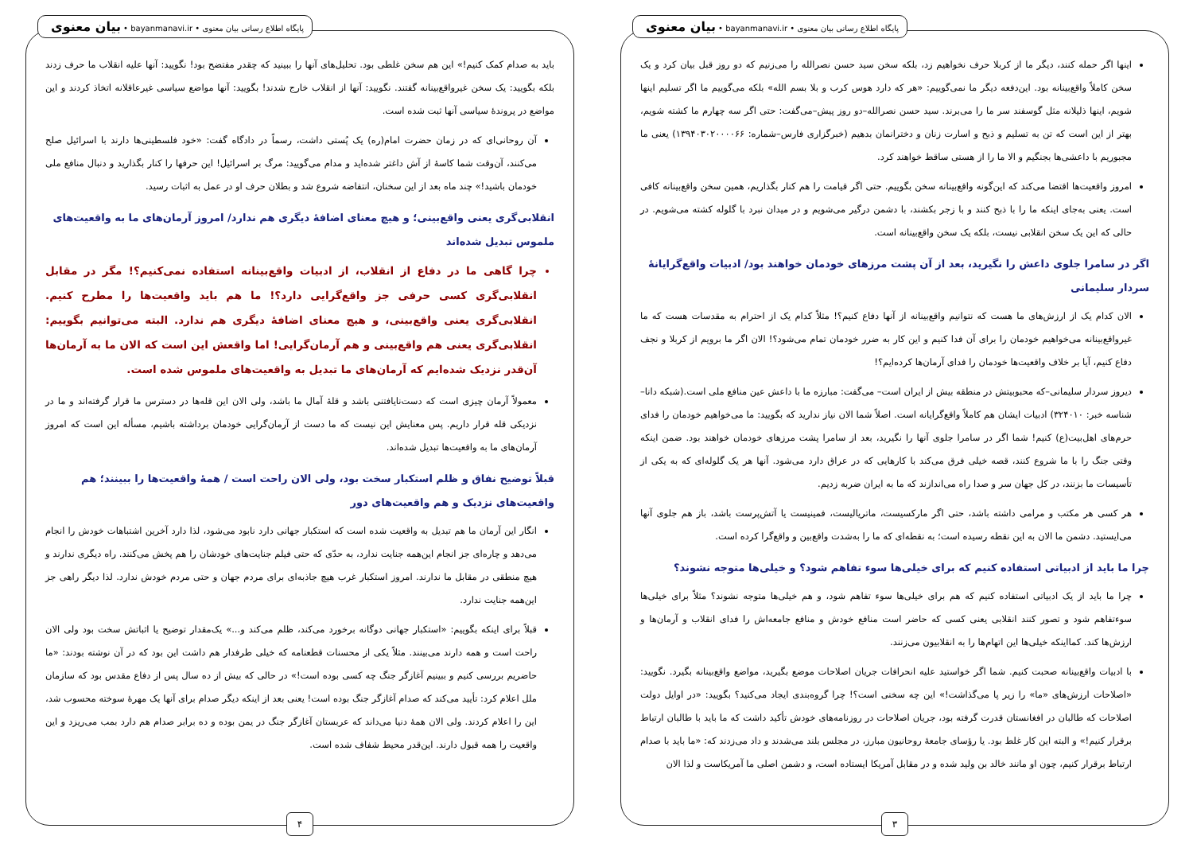پایگاه اطلاع رسانی بیان معنوی • bayanmanavi.ir • بیان معنوی
اینها اگر حمله کنند، دیگر ما از کربلا حرف نخواهیم زد، بلکه سخن سید حسن نصرالله را می‌زنیم که دو روز قبل بیان کرد و یک سخن کاملاً واقع‌بینانه بود. این‌دفعه دیگر ما نمی‌گوییم: «هر که دارد هوس کرب و بلا بسم الله» بلکه می‌گوییم ما اگر تسلیم اینها شویم، اینها ذلیلانه مثل گوسفند سر ما را می‌برند. سید حسن نصرالله–دو روز پیش–می‌گفت: حتی اگر سه چهارم ما کشته شویم، بهتر از این است که تن به تسلیم و ذبح و اسارت زنان و دخترانمان بدهیم (خبرگزاری فارس–شماره: ۱۳۹۴۰۳۰۲۰۰۰۰۶۶) یعنی ما مجبوریم با داعشی‌ها بجنگیم و الا ما را از هستی ساقط خواهند کرد.
امروز واقعیت‌ها اقتضا می‌کند که این‌گونه واقع‌بینانه سخن بگوییم. حتی اگر قیامت را هم کنار بگذاریم، همین سخن واقع‌بینانه کافی است. یعنی به‌جای اینکه ما را با ذبح کنند و با زجر بکشند، با دشمن درگیر می‌شویم و در میدان نبرد با گلوله کشته می‌شویم. در حالی که این یک سخن انقلابی نیست، بلکه یک سخن واقع‌بینانه است.
اگر در سامرا جلوی داعش را نگیرید، بعد از آن پشت مرزهای خودمان خواهند بود/ ادبیات واقع‌گرایانهٔ سردار سلیمانی
الان کدام یک از ارزش‌های ما هست که نتوانیم واقع‌بینانه از آنها دفاع کنیم؟! مثلاً کدام یک از احترام به مقدسات هست که ما غیرواقع‌بینانه می‌خواهیم خودمان را برای آن فدا کنیم و این کار به ضرر خودمان تمام می‌شود؟! الان اگر ما برویم از کربلا و نجف دفاع کنیم، آیا بر خلاف واقعیت‌ها خودمان را فدای آرمان‌ها کرده‌ایم؟!
دیروز سردار سلیمانی–که محبوبیتش در منطقه بیش از ایران است– می‌گفت: مبارزه ما با داعش عین منافع ملی است.(شبکه دانا–شناسه خبر: ۳۲۴۰۱۰) ادبیات ایشان هم کاملاً واقع‌گرایانه است. اصلاً شما الان نیاز ندارید که بگویید: ما می‌خواهیم خودمان را فدای حرم‌های اهل‌بیت(ع) کنیم! شما اگر در سامرا جلوی آنها را نگیرید، بعد از سامرا پشت مرزهای خودمان خواهند بود. ضمن اینکه وقتی جنگ را با ما شروع کنند، قصه خیلی فرق می‌کند با کارهایی که در عراق دارد می‌شود. آنها هر یک گلوله‌ای که به یکی از تأسیسات ما بزنند، در کل جهان سر و صدا راه می‌اندازند که ما به ایران ضربه زدیم.
هر کسی هر مکتب و مرامی داشته باشد، حتی اگر مارکسیست، ماتریالیست، فمینیست یا آتش‌پرست باشد، باز هم جلوی آنها می‌ایستید. دشمن ما الان به این نقطه رسیده است؛ به نقطه‌ای که ما را به‌شدت واقع‌بین و واقع‌گرا کرده است.
چرا ما باید از ادبیاتی استفاده کنیم که برای خیلی‌ها سوء تفاهم شود؟ و خیلی‌ها متوجه نشوند؟
چرا ما باید از یک ادبیاتی استفاده کنیم که هم برای خیلی‌ها سوء تفاهم شود، و هم خیلی‌ها متوجه نشوند؟ مثلاً برای خیلی‌ها سوءتفاهم شود و تصور کنند انقلابی یعنی کسی که حاضر است منافع خودش و منافع جامعه‌اش را فدای انقلاب و آرمان‌ها و ارزش‌ها کند. کمااینکه خیلی‌ها این اتهام‌ها را به انقلابیون می‌زنند.
با ادبیات واقع‌بینانه صحبت کنیم. شما اگر خواستید علیه انحرافات جریان اصلاحات موضع بگیرید، مواضع واقع‌بینانه بگیرد. نگویید: «اصلاحات ارزش‌های «ما» را زیر پا می‌گذاشت!» این چه سخنی است؟! چرا گروه‌بندی ایجاد می‌کنید؟ بگویید: «در اوایل دولت اصلاحات که طالبان در افغانستان قدرت گرفته بود، جریان اصلاحات در روزنامه‌های خودش تأکید داشت که ما باید با طالبان ارتباط برقرار کنیم!» و البته این کار غلط بود. یا رؤسای جامعهٔ روحانیون مبارز، در مجلس بلند می‌شدند و داد می‌زدند که: «ما باید با صدام ارتباط برقرار کنیم، چون او مانند خالد بن ولید شده و در مقابل آمریکا ایستاده است، و دشمن اصلی ما آمریکاست و لذا الان
۳
پایگاه اطلاع رسانی بیان معنوی • bayanmanavi.ir • بیان معنوی
باید به صدام کمک کنیم!» این هم سخن غلطی بود. تحلیل‌های آنها را ببینید که چقدر مفتضح بود! نگویید: آنها علیه انقلاب ما حرف زدند بلکه بگویید: یک سخن غیرواقع‌بینانه گفتند. نگویید: آنها از انقلاب خارج شدند! بگویید: آنها مواضع سیاسی غیرعاقلانه اتخاذ کردند و این مواضع در پروندهٔ سیاسی آنها ثبت شده است.
آن روحانی‌ای که در زمان حضرت امام(ره) یک پُستی داشت، رسماً در دادگاه گفت: «خود فلسطینی‌ها دارند با اسرائیل صلح می‌کنند، آن‌وقت شما کاسهٔ از آش داغتر شده‌اید و مدام می‌گویید: مرگ بر اسرائیل! این حرفها را کنار بگذارید و دنبال منافع ملی خودمان باشید!» چند ماه بعد از این سخنان، انتفاضه شروع شد و بطلان حرف او در عمل به اثبات رسید.
انقلابی‌گری یعنی واقع‌بینی؛ و هیچ معنای اضافهٔ دیگری هم ندارد/ امروز آرمان‌های ما به واقعیت‌های ملموس تبدیل شده‌اند
چرا گاهی ما در دفاع از انقلاب، از ادبیات واقع‌بینانه استفاده نمی‌کنیم؟! مگر در مقابل انقلابی‌گری کسی حرفی جز واقع‌گرایی دارد؟! ما هم باید واقعیت‌ها را مطرح کنیم. انقلابی‌گری یعنی واقع‌بینی، و هیچ معنای اضافهٔ دیگری هم ندارد. البته می‌توانیم بگوییم: انقلابی‌گری یعنی هم واقع‌بینی و هم آرمان‌گرایی! اما واقعش این است که الان ما به آرمان‌ها آن‌قدر نزدیک شده‌ایم که آرمان‌های ما تبدیل به واقعیت‌های ملموس شده است.
معمولاً آرمان چیزی است که دست‌نایافتنی باشد و قلهٔ آمال ما باشد، ولی الان این قله‌ها در دسترس ما قرار گرفته‌اند و ما در نزدیکی قله قرار داریم. پس معنایش این نیست که ما دست از آرمان‌گرایی خودمان برداشته باشیم، مسأله این است که امروز آرمان‌های ما به واقعیت‌ها تبدیل شده‌اند.
قبلاً توضیح نفاق و ظلم استکبار سخت بود، ولی الان راحت است / همهٔ واقعیت‌ها را ببینند؛ هم واقعیت‌های نزدیک و هم واقعیت‌های دور
انگار این آرمان ما هم تبدیل به واقعیت شده است که استکبار جهانی دارد نابود می‌شود، لذا دارد آخرین اشتباهات خودش را انجام می‌دهد و چاره‌ای جز انجام این‌همه جنایت ندارد، به حدّی که حتی فیلم جنایت‌های خودشان را هم پخش می‌کنند. راه دیگری ندارند و هیچ منطقی در مقابل ما ندارند. امروز استکبار غرب هیچ جاذبه‌ای برای مردم جهان و حتی مردم خودش ندارد. لذا دیگر راهی جز این‌همه جنایت ندارد.
قبلاً برای اینکه بگوییم: «استکبار جهانی دوگانه برخورد می‌کند، ظلم می‌کند و...» یک‌مقدار توضیح یا اثباتش سخت بود ولی الان راحت است و همه دارند می‌بینند. مثلاً یکی از محسنات قطعنامه که خیلی طرفدار هم داشت این بود که در آن نوشته بودند: «ما حاضریم بررسی کنیم و ببینیم آغازگر جنگ چه کسی بوده است!» در حالی که بیش از ده سال پس از دفاع مقدس بود که سازمان ملل اعلام کرد: تأیید می‌کند که صدام آغازگر جنگ بوده است! یعنی بعد از اینکه دیگر صدام برای آنها یک مهرهٔ سوخته محسوب شد، این را اعلام کردند. ولی الان همهٔ دنیا می‌داند که عربستان آغازگر جنگ در یمن بوده و ده برابر صدام هم دارد بمب می‌ریزد و این واقعیت را همه قبول دارند. این‌قدر محیط شفاف شده است.
۴